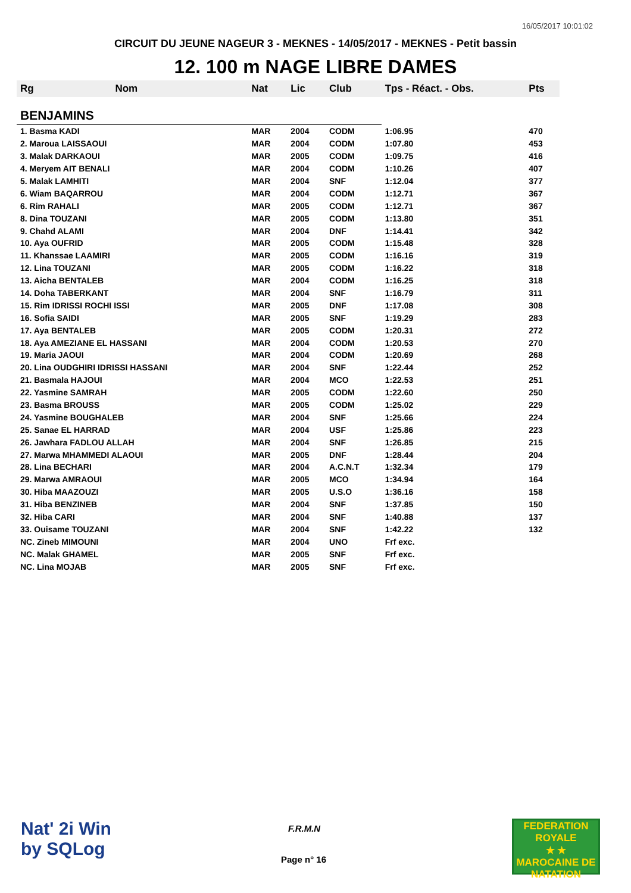16/05/2017 10:01:02
CIRCUIT DU JEUNE NAGEUR 3 - MEKNES - 14/05/2017 - MEKNES - Petit bassin
12. 100 m NAGE LIBRE DAMES
| Rg | Nom | Nat | Lic | Club | Tps - Réact. - Obs. | Pts |
| --- | --- | --- | --- | --- | --- | --- |
| BENJAMINS | | | | | | |
| 1. Basma KADI | | MAR | 2004 | CODM | 1:06.95 | 470 |
| 2. Maroua LAISSAOUI | | MAR | 2004 | CODM | 1:07.80 | 453 |
| 3. Malak DARKAOUI | | MAR | 2005 | CODM | 1:09.75 | 416 |
| 4. Meryem AIT BENALI | | MAR | 2004 | CODM | 1:10.26 | 407 |
| 5. Malak LAMHITI | | MAR | 2004 | SNF | 1:12.04 | 377 |
| 6. Wiam BAQARROU | | MAR | 2004 | CODM | 1:12.71 | 367 |
| 6. Rim RAHALI | | MAR | 2005 | CODM | 1:12.71 | 367 |
| 8. Dina TOUZANI | | MAR | 2005 | CODM | 1:13.80 | 351 |
| 9. Chahd ALAMI | | MAR | 2004 | DNF | 1:14.41 | 342 |
| 10. Aya OUFRID | | MAR | 2005 | CODM | 1:15.48 | 328 |
| 11. Khanssae LAAMIRI | | MAR | 2005 | CODM | 1:16.16 | 319 |
| 12. Lina TOUZANI | | MAR | 2005 | CODM | 1:16.22 | 318 |
| 13. Aicha BENTALEB | | MAR | 2004 | CODM | 1:16.25 | 318 |
| 14. Doha TABERKANT | | MAR | 2004 | SNF | 1:16.79 | 311 |
| 15. Rim IDRISSI ROCHI ISSI | | MAR | 2005 | DNF | 1:17.08 | 308 |
| 16. Sofia SAIDI | | MAR | 2005 | SNF | 1:19.29 | 283 |
| 17. Aya BENTALEB | | MAR | 2005 | CODM | 1:20.31 | 272 |
| 18. Aya AMEZIANE EL HASSANI | | MAR | 2004 | CODM | 1:20.53 | 270 |
| 19. Maria JAOUI | | MAR | 2004 | CODM | 1:20.69 | 268 |
| 20. Lina OUDGHIRI IDRISSI HASSANI | | MAR | 2004 | SNF | 1:22.44 | 252 |
| 21. Basmala HAJOUI | | MAR | 2004 | MCO | 1:22.53 | 251 |
| 22. Yasmine SAMRAH | | MAR | 2005 | CODM | 1:22.60 | 250 |
| 23. Basma BROUSS | | MAR | 2005 | CODM | 1:25.02 | 229 |
| 24. Yasmine BOUGHALEB | | MAR | 2004 | SNF | 1:25.66 | 224 |
| 25. Sanae EL HARRAD | | MAR | 2004 | USF | 1:25.86 | 223 |
| 26. Jawhara FADLOU ALLAH | | MAR | 2004 | SNF | 1:26.85 | 215 |
| 27. Marwa MHAMMEDI ALAOUI | | MAR | 2005 | DNF | 1:28.44 | 204 |
| 28. Lina BECHARI | | MAR | 2004 | A.C.N.T | 1:32.34 | 179 |
| 29. Marwa AMRAOUI | | MAR | 2005 | MCO | 1:34.94 | 164 |
| 30. Hiba MAAZOUZI | | MAR | 2005 | U.S.O | 1:36.16 | 158 |
| 31. Hiba BENZINEB | | MAR | 2004 | SNF | 1:37.85 | 150 |
| 32. Hiba CARI | | MAR | 2004 | SNF | 1:40.88 | 137 |
| 33. Ouisame TOUZANI | | MAR | 2004 | SNF | 1:42.22 | 132 |
| NC. Zineb MIMOUNI | | MAR | 2004 | UNO | Frf exc. | |
| NC. Malak GHAMEL | | MAR | 2005 | SNF | Frf exc. | |
| NC. Lina MOJAB | | MAR | 2005 | SNF | Frf exc. | |
Nat' 2i Win
by SQLog
F.R.M.N
Page n° 16
FEDERATION ROYALE
★ ★
MAROCAINE DE NATATION